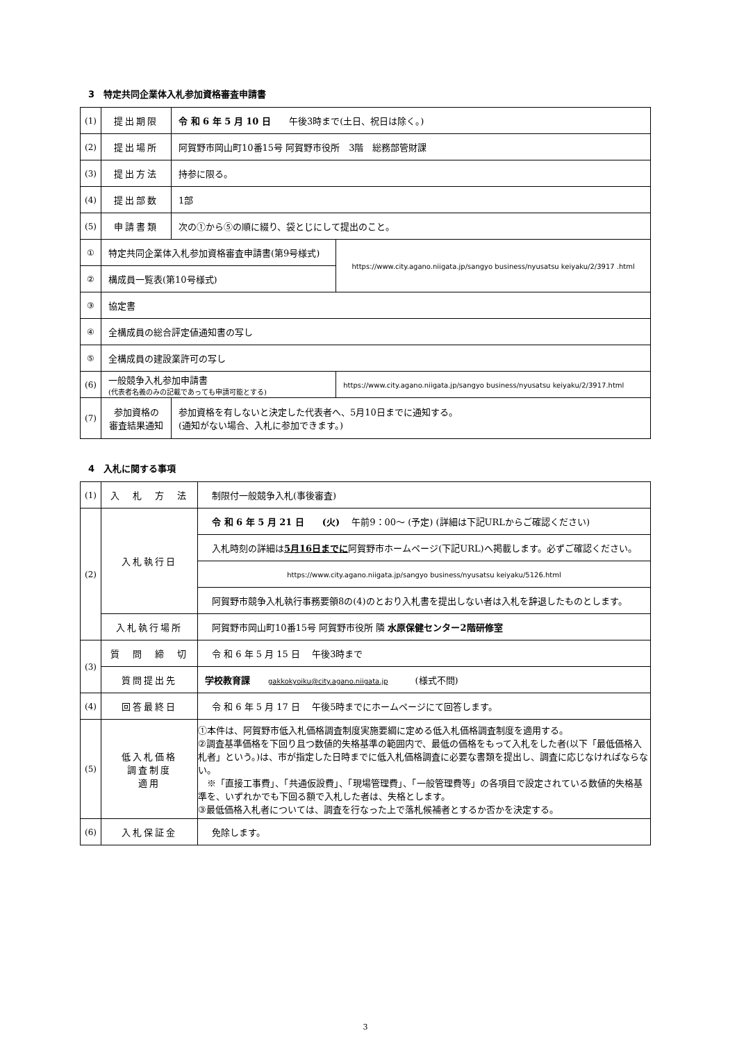3　特定共同企業体入札参加資格審査申請書
| (1) | 提出期限 | 令 和 6 年 5 月 10 日 午後3時まで(土日、祝日は除く。) | |
| (2) | 提出場所 | 阿賀野市岡山町10番15号 阿賀野市役所 3階 総務部管財課 | |
| (3) | 提出方法 | 持参に限る。 | |
| (4) | 提出部数 | 1部 | |
| (5) | 申請書類 | 次の①から⑤の順に綴り、袋とじにして提出のこと。 | |
| ① | 特定共同企業体入札参加資格審査申請書(第9号様式) | | https://www.city.agano.niigata.jp/sangyo business/nyusatsu keiyaku/2/3917 .html |
| ② | 構成員一覧表(第10号様式) | | |
| ③ | 協定書 | | |
| ④ | 全構成員の総合評定値通知書の写し | | |
| ⑤ | 全構成員の建設業許可の写し | | |
| (6) | 一般競争入札参加申請書 (代表者名義のみの記載であっても申請可能とする) | | https://www.city.agano.niigata.jp/sangyo business/nyusatsu keiyaku/2/3917.html |
| (7) | 参加資格の 審査結果通知 | 参加資格を有しないと決定した代表者へ、5月10日までに通知する。 (通知がない場合、入札に参加できます。) | |
4　入札に関する事項
| (1) | 入 札 方 法 | 制限付一般競争入札(事後審査) |
| (2) | 入札執行日 | 令 和 6 年 5 月 21 日 (火) 午前9：00～ (予定) (詳細は下記URLからご確認ください) |
| | | 入札時刻の詳細は 5月16日までに 阿賀野市ホームページ(下記URL)へ掲載します。必ずご確認ください。 |
| | | https://www.city.agano.niigata.jp/sangyo business/nyusatsu keiyaku/5126.html |
| | | 阿賀野市競争入札執行事務要領8の(4)のとおり入札書を提出しない者は入札を辞退したものとします。 |
| | 入札執行場所 | 阿賀野市岡山町10番15号 阿賀野市役所 隣 水原保健センター2階研修室 |
| (3) | 質 問 締 切 | 令 和 6 年 5 月 15 日 午後3時まで |
| | 質問提出先 | 学校教育課 gakkokyoiku@city.agano.niigata.jp (様式不問) |
| (4) | 回答最終日 | 令 和 6 年 5 月 17 日 午後5時までにホームページにて回答します。 |
| (5) | 低入札価格 調査制度 適用 | ①本件は、阿賀野市低入札価格調査制度実施要綱に定める低入札価格調査制度を適用する。 ②調査基準価格を下回り且つ数値的失格基準の範囲内で、最低の価格をもって入札をした者(以下「最低価格入札者」という。)は、市が指定した日時までに低入札価格調査に必要な書類を提出し、調査に応じなければならない。 ※「直接工事費」、「共通仮設費」、「現場管理費」、「一般管理費等」の各項目で設定されている数値的失格基準を、いずれかでも下回る額で入札した者は、失格とします。 ③最低価格入札者については、調査を行なった上で落札候補者とするか否かを決定する。 |
| (6) | 入札保証金 | 免除します。 |
3